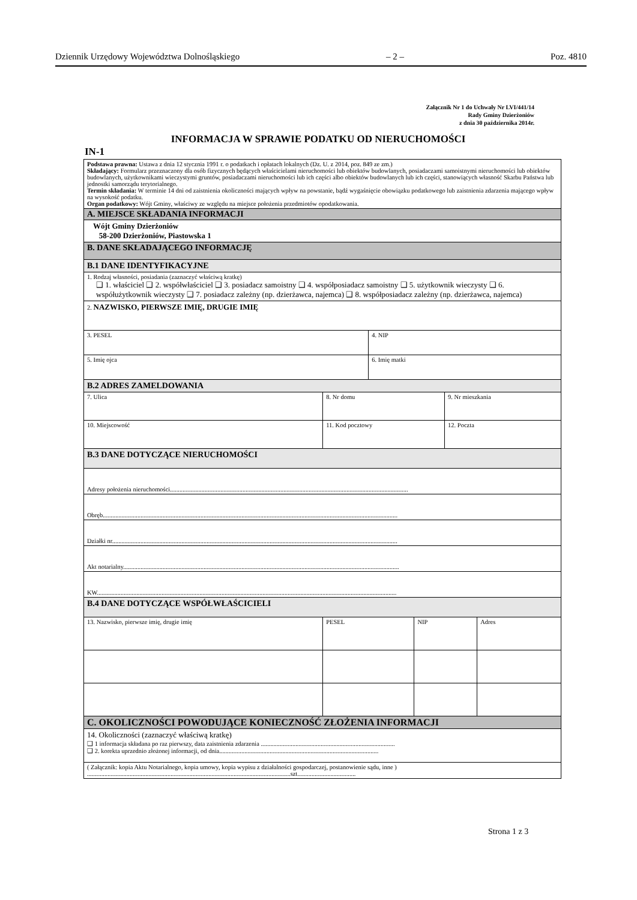Dziennik Urzędowy Województwa Dolnośląskiego – 2 – Poz. 4810
Załącznik Nr 1 do Uchwały Nr LVI/441/14
Rady Gminy Dzierżoniów
z dnia 30 października 2014r.
INFORMACJA W SPRAWIE PODATKU OD NIERUCHOMOŚCI
IN-1
| Podstawa prawna: Ustawa z dnia 12 stycznia 1991 r. o podatkach i opłatach lokalnych (Dz. U. z 2014, poz. 849 ze zm.) Składający: Formularz przeznaczony dla osób fizycznych będących właścicielami nieruchomości lub obiektów budowlanych, posiadaczami samoistnymi nieruchomości lub obiektów budowlanych, użytkownikami wieczystymi gruntów, posiadaczami nieruchomości lub ich części albo obiektów budowlanych lub ich części, stanowiących własność Skarbu Państwa lub jednostki samorządu terytorialnego. Termin składania: W terminie 14 dni od zaistnienia okoliczności mających wpływ na powstanie, bądź wygaśnięcie obowiązku podatkowego lub zaistnienia zdarzenia mającego wpływ na wysokość podatku. Organ podatkowy: Wójt Gminy, właściwy ze względu na miejsce położenia przedmiotów opodatkowania. | | | | | | |
| A. MIEJSCE SKŁADANIA INFORMACJI | | | | | | |
| Wójt Gminy Dzierżoniów 58-200 Dzierżoniów, Piastowska 1 | | | | | | |
| B. DANE SKŁADAJĄCEGO INFORMACJĘ | | | | | | |
| B.1 DANE IDENTYFIKACYJNE | | | | | | |
| 1. Rodzaj własności, posiadania (zaznaczyć właściwą kratkę) ❑ 1. właściciel ❑ 2. współwłaściciel ❑ 3. posiadacz samoistny ❑ 4. współposiadacz samoistny ❑ 5. użytkownik wieczysty ❑ 6. współużytkownik wieczysty ❑ 7. posiadacz zależny (np. dzierżawca, najemca) ❑ 8. współposiadacz zależny (np. dzierżawca, najemca) | | | | | | |
| 2. NAZWISKO, PIERWSZE IMIĘ, DRUGIE IMIĘ | | | | | | |
| 3. PESEL | | | 4. NIP | | | |
| 5. Imię ojca | | | 6. Imię matki | | | |
| B.2 ADRES ZAMELDOWANIA | | | | | | |
| 7. Ulica | 8. Nr domu | | | | 9. Nr mieszkania | |
| 10. Miejscowość | 11. Kod pocztowy | | | | 12. Poczta | |
| B.3 DANE DOTYCZĄCE NIERUCHOMOŚCI | | | | | | |
| Adresy położenia nieruchomości....................................................................................................................................................... | | | | | | |
| Obręb........................................................................................................................................................................................... | | | | | | |
| Działki nr..................................................................................................................................................................................... | | | | | | |
| Akt notarialny............................................................................................................................................................................... | | | | | | |
| KW.............................................................................................................................................................................................. | | | | | | |
| B.4 DANE DOTYCZĄCE WSPÓŁWŁAŚCICIELI | | | | | | |
| 13. Nazwisko, pierwsze imię, drugie imię | | PESEL | | NIP | | Adres |
| C. OKOLICZNOŚCI POWODUJĄCE KONIECZNOŚĆ ZŁOŻENIA INFORMACJI | | | | | | |
| 14. Okoliczności (zaznaczyć właściwą kratkę) ❑ 1 informacja składana po raz pierwszy, data zaistnienia zdarzenia ..................................................................................... ❑ 2. korekta uprzednio złożonej informacji, od dnia..................................................................................................... | | | | | | |
| ( Załącznik: kopia Aktu Notarialnego, kopia umowy, kopia wypisu z działalności gospodarczej, postanowienie sądu, inne ) .................................................................................................................................szt..................................... | | | | | | |
Strona 1 z 3